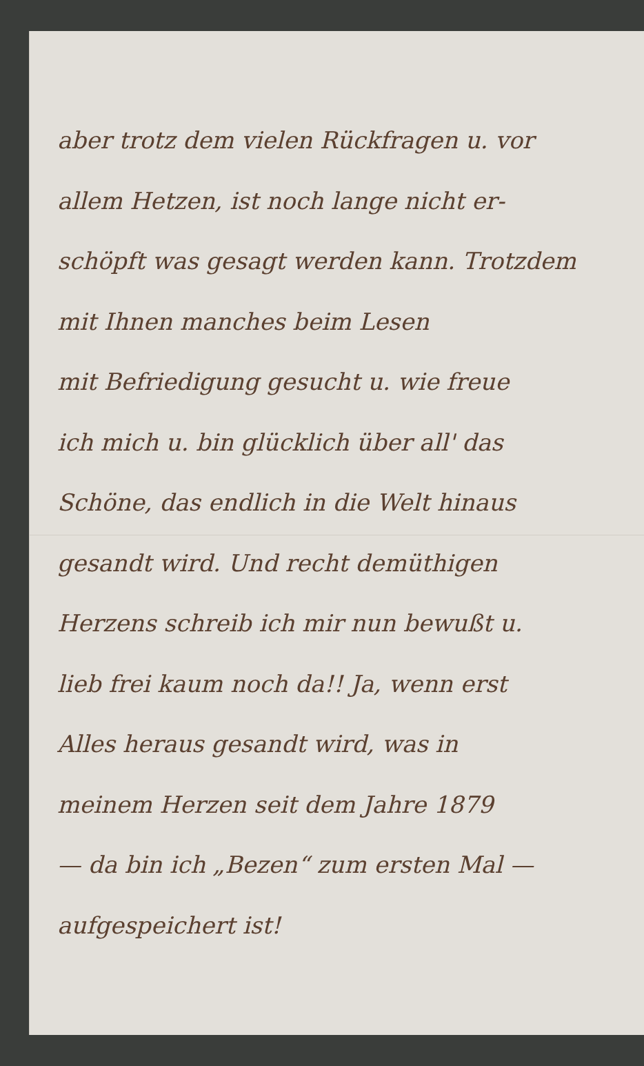aber trotz dem vielen Rückfragen u. vor
allem Hetzen, ist noch lange nicht er-
schöpft was gesagt werden kann. Trotzdem
mit Ihnen manches beim Lesen
mit Befriedigung gesucht u. wie freue
ich mich u. bin glücklich über all' das
Schöne, das endlich in die Welt hinaus
gesandt wird. Und recht demüthigen
Herzens schreib ich mir nun bewußt u.
lieb frei kaum noch da!! Ja, wenn erst
Alles heraus gesandt wird, was in
meinem Herzen seit dem Jahre 1879
— da bin ich „Bezen“ zum ersten Mal —
aufgespeichert ist!